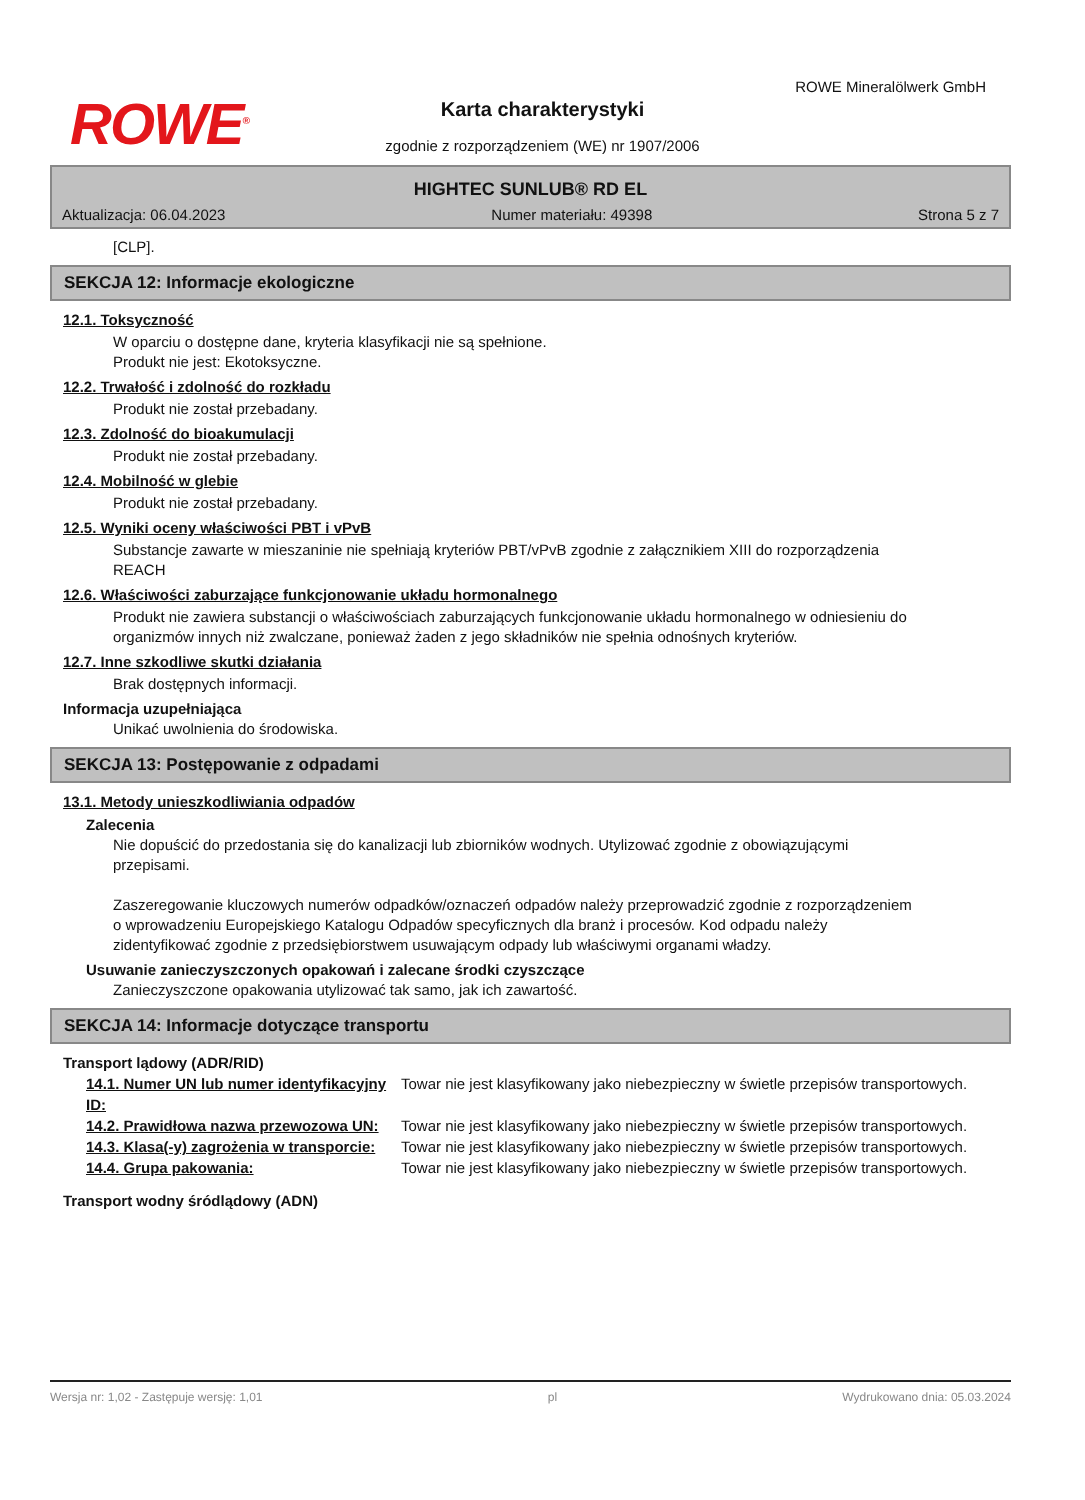ROWE<sup>®</sup>
ROWE Mineralölwerk GmbH
Karta charakterystyki
zgodnie z rozporządzeniem (WE) nr 1907/2006
HIGHTEC SUNLUB® RD EL
Aktualizacja: 06.04.2023 Numer materiału: 49398 Strona 5 z 7
[CLP].
SEKCJA 12: Informacje ekologiczne
12.1. Toksyczność
W oparciu o dostępne dane, kryteria klasyfikacji nie są spełnione.
Produkt nie jest: Ekotoksyczne.
12.2. Trwałość i zdolność do rozkładu
Produkt nie został przebadany.
12.3. Zdolność do bioakumulacji
Produkt nie został przebadany.
12.4. Mobilność w glebie
Produkt nie został przebadany.
12.5. Wyniki oceny właściwości PBT i vPvB
Substancje zawarte w mieszaninie nie spełniają kryteriów PBT/vPvB zgodnie z załącznikiem XIII do rozporządzenia REACH
12.6. Właściwości zaburzające funkcjonowanie układu hormonalnego
Produkt nie zawiera substancji o właściwościach zaburzających funkcjonowanie układu hormonalnego w odniesieniu do organizmów innych niż zwalczane, ponieważ żaden z jego składników nie spełnia odnośnych kryteriów.
12.7. Inne szkodliwe skutki działania
Brak dostępnych informacji.
Informacja uzupełniająca
Unikać uwolnienia do środowiska.
SEKCJA 13: Postępowanie z odpadami
13.1. Metody unieszkodliwiania odpadów
Zalecenia
Nie dopuścić do przedostania się do kanalizacji lub zbiorników wodnych. Utylizować zgodnie z obowiązującymi przepisami.
Zaszeregowanie kluczowych numerów odpadków/oznaczeń odpadów należy przeprowadzić zgodnie z rozporządzeniem o wprowadzeniu Europejskiego Katalogu Odpadów specyficznych dla branż i procesów. Kod odpadu należy zidentyfikować zgodnie z przedsiębiorstwem usuwającym odpady lub właściwymi organami władzy.
Usuwanie zanieczyszczonych opakowań i zalecane środki czyszczące
Zanieczyszczone opakowania utylizować tak samo, jak ich zawartość.
SEKCJA 14: Informacje dotyczące transportu
Transport lądowy (ADR/RID)
14.1. Numer UN lub numer identyfikacyjny ID:
Towar nie jest klasyfikowany jako niebezpieczny w świetle przepisów transportowych.
14.2. Prawidłowa nazwa przewozowa UN:
Towar nie jest klasyfikowany jako niebezpieczny w świetle przepisów transportowych.
14.3. Klasa(-y) zagrożenia w transporcie:
Towar nie jest klasyfikowany jako niebezpieczny w świetle przepisów transportowych.
14.4. Grupa pakowania: Towar nie jest klasyfikowany jako niebezpieczny w świetle przepisów transportowych.
Transport wodny śródlądowy (ADN)
Wersja nr: 1,02 - Zastępuje wersję: 1,01 pl Wydrukowano dnia: 05.03.2024